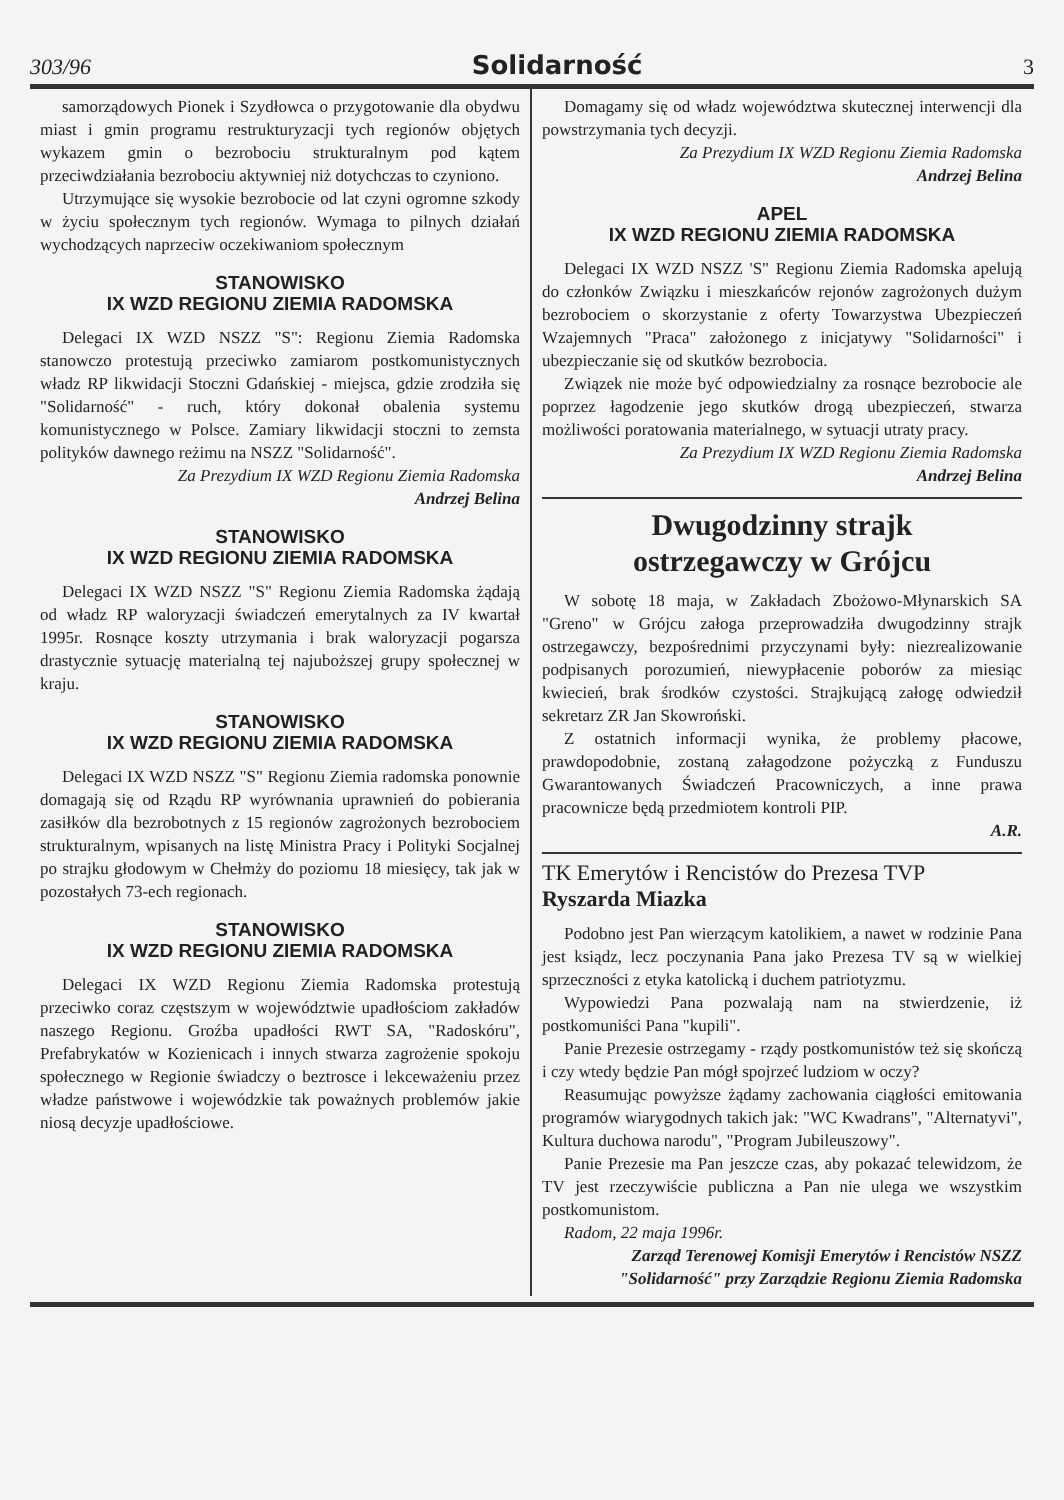303/96 Solidarność 3
samorządowych Pionek i Szydłowca o przygotowanie dla obydwu miast i gmin programu restrukturyzacji tych regionów objętych wykazem gmin o bezrobociu strukturalnym pod kątem przeciwdziałania bezrobociu aktywniej niż dotychczas to czyniono.
Utrzymujące się wysokie bezrobocie od lat czyni ogromne szkody w życiu społecznym tych regionów. Wymaga to pilnych działań wychodzących naprzeciw oczekiwaniom społecznym
STANOWISKO
IX WZD REGIONU ZIEMIA RADOMSKA
Delegaci IX WZD NSZZ "S": Regionu Ziemia Radomska stanowczo protestują przeciwko zamiarom postkomunistycznych władz RP likwidacji Stoczni Gdańskiej - miejsca, gdzie zrodziła się "Solidarność" - ruch, który dokonał obalenia systemu komunistycznego w Polsce. Zamiary likwidacji stoczni to zemsta polityków dawnego reżimu na NSZZ "Solidarność".
Za Prezydium IX WZD Regionu Ziemia Radomska
Andrzej Belina
STANOWISKO
IX WZD REGIONU ZIEMIA RADOMSKA
Delegaci IX WZD NSZZ "S" Regionu Ziemia Radomska żądają od władz RP waloryzacji świadczeń emerytalnych za IV kwartał 1995r. Rosnące koszty utrzymania i brak waloryzacji pogarsza drastycznie sytuację materialną tej najuboższej grupy społecznej w kraju.
STANOWISKO
IX WZD REGIONU ZIEMIA RADOMSKA
Delegaci IX WZD NSZZ "S" Regionu Ziemia radomska ponownie domagają się od Rządu RP wyrównania uprawnień do pobierania zasiłków dla bezrobotnych z 15 regionów zagrożonych bezrobociem strukturalnym, wpisanych na listę Ministra Pracy i Polityki Socjalnej po strajku głodowym w Chełmży do poziomu 18 miesięcy, tak jak w pozostałych 73-ech regionach.
STANOWISKO
IX WZD REGIONU ZIEMIA RADOMSKA
Delegaci IX WZD Regionu Ziemia Radomska protestują przeciwko coraz częstszym w województwie upadłościom zakładów naszego Regionu. Groźba upadłości RWT SA, "Radoskóru", Prefabrykatów w Kozienicach i innych stwarza zagrożenie spokoju społecznego w Regionie świadczy o beztrosce i lekceważeniu przez władze państwowe i wojewódzkie tak poważnych problemów jakie niosą decyzje upadłościowe.
Domagamy się od władz województwa skutecznej interwencji dla powstrzymania tych decyzji.
Za Prezydium IX WZD Regionu Ziemia Radomska
Andrzej Belina
APEL
IX WZD REGIONU ZIEMIA RADOMSKA
Delegaci IX WZD NSZZ 'S" Regionu Ziemia Radomska apelują do członków Związku i mieszkańców rejonów zagrożonych dużym bezrobociem o skorzystanie z oferty Towarzystwa Ubezpieczeń Wzajemnych "Praca" założonego z inicjatywy "Solidarności" i ubezpieczanie się od skutków bezrobocia.
Związek nie może być odpowiedzialny za rosnące bezrobocie ale poprzez łagodzenie jego skutków drogą ubezpieczeń, stwarza możliwości poratowania materialnego, w sytuacji utraty pracy.
Za Prezydium IX WZD Regionu Ziemia Radomska
Andrzej Belina
Dwugodzinny strajk
ostrzegawczy w Grójcu
W sobotę 18 maja, w Zakładach Zbożowo-Młynarskich SA "Greno" w Grójcu załoga przeprowadziła dwugodzinny strajk ostrzegawczy, bezpośrednimi przyczynami były: niezrealizowanie podpisanych porozumień, niewypłacenie poborów za miesiąc kwiecień, brak środków czystości. Strajkującą załogę odwiedził sekretarz ZR Jan Skowroński.
Z ostatnich informacji wynika, że problemy płacowe, prawdopodobnie, zostaną załagodzone pożyczką z Funduszu Gwarantowanych Świadczeń Pracowniczych, a inne prawa pracownicze będą przedmiotem kontroli PIP.
A.R.
TK Emerytów i Rencistów do Prezesa TVP
Ryszarda Miazka
Podobno jest Pan wierzącym katolikiem, a nawet w rodzinie Pana jest ksiądz, lecz poczynania Pana jako Prezesa TV są w wielkiej sprzeczności z etyka katolicką i duchem patriotyzmu.
Wypowiedzi Pana pozwalają nam na stwierdzenie, iż postkomuniści Pana "kupili".
Panie Prezesie ostrzegamy - rządy postkomunistów też się skończą i czy wtedy będzie Pan mógł spojrzeć ludziom w oczy?
Reasumując powyższe żądamy zachowania ciągłości emitowania programów wiarygodnych takich jak: "WC Kwadrans", "Alternatyvi", Kultura duchowa narodu", "Program Jubileuszowy".
Panie Prezesie ma Pan jeszcze czas, aby pokazać telewidzom, że TV jest rzeczywiście publiczna a Pan nie ulega we wszystkim postkomunistom.
Radom, 22 maja 1996r.
Zarząd Terenowej Komisji Emerytów i Rencistów NSZZ "Solidarność" przy Zarządzie Regionu Ziemia Radomska